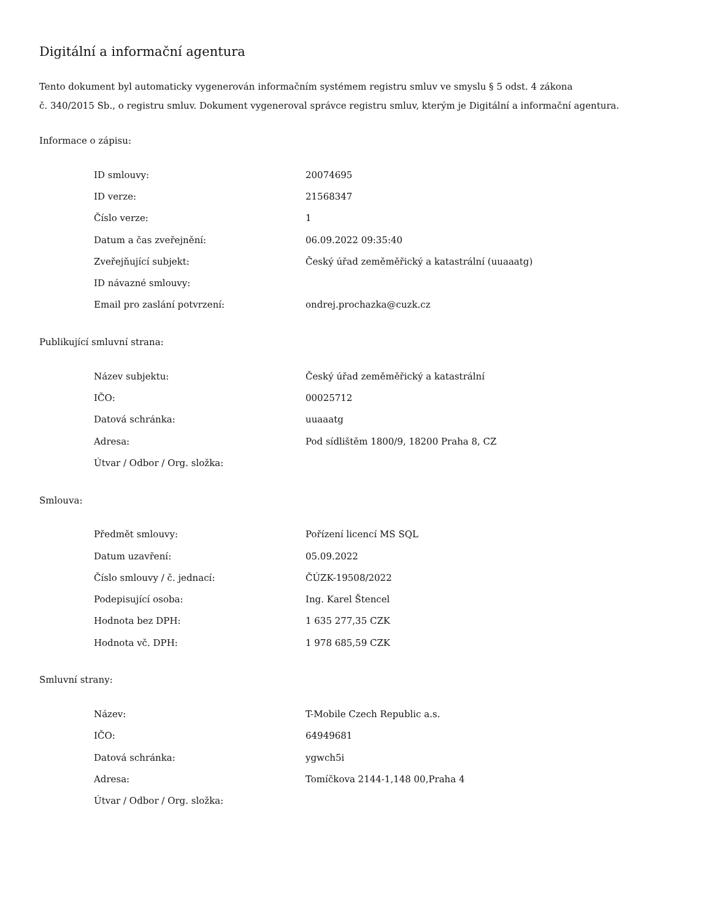Digitální a informační agentura
Tento dokument byl automaticky vygenerován informačním systémem registru smluv ve smyslu § 5 odst. 4 zákona
č. 340/2015 Sb., o registru smluv. Dokument vygeneroval správce registru smluv, kterým je Digitální a informační agentura.
Informace o zápisu:
| ID smlouvy: | 20074695 |
| ID verze: | 21568347 |
| Číslo verze: | 1 |
| Datum a čas zveřejnění: | 06.09.2022 09:35:40 |
| Zveřejňující subjekt: | Český úřad zeměměřický a katastrální (uuaaatg) |
| ID návazné smlouvy: | |
| Email pro zaslání potvrzení: | ondrej.prochazka@cuzk.cz |
Publikující smluvní strana:
| Název subjektu: | Český úřad zeměměřický a katastrální |
| IČO: | 00025712 |
| Datová schránka: | uuaaatg |
| Adresa: | Pod sídlištěm 1800/9, 18200 Praha 8, CZ |
| Útvar / Odbor / Org. složka: | |
Smlouva:
| Předmět smlouvy: | Pořízení licencí MS SQL |
| Datum uzavření: | 05.09.2022 |
| Číslo smlouvy / č. jednací: | ČÚZK-19508/2022 |
| Podepisující osoba: | Ing. Karel Štencel |
| Hodnota bez DPH: | 1 635 277,35 CZK |
| Hodnota vč. DPH: | 1 978 685,59 CZK |
Smluvní strany:
| Název: | T-Mobile Czech Republic a.s. |
| IČO: | 64949681 |
| Datová schránka: | ygwch5i |
| Adresa: | Tomíčkova 2144-1,148 00,Praha 4 |
| Útvar / Odbor / Org. složka: | |